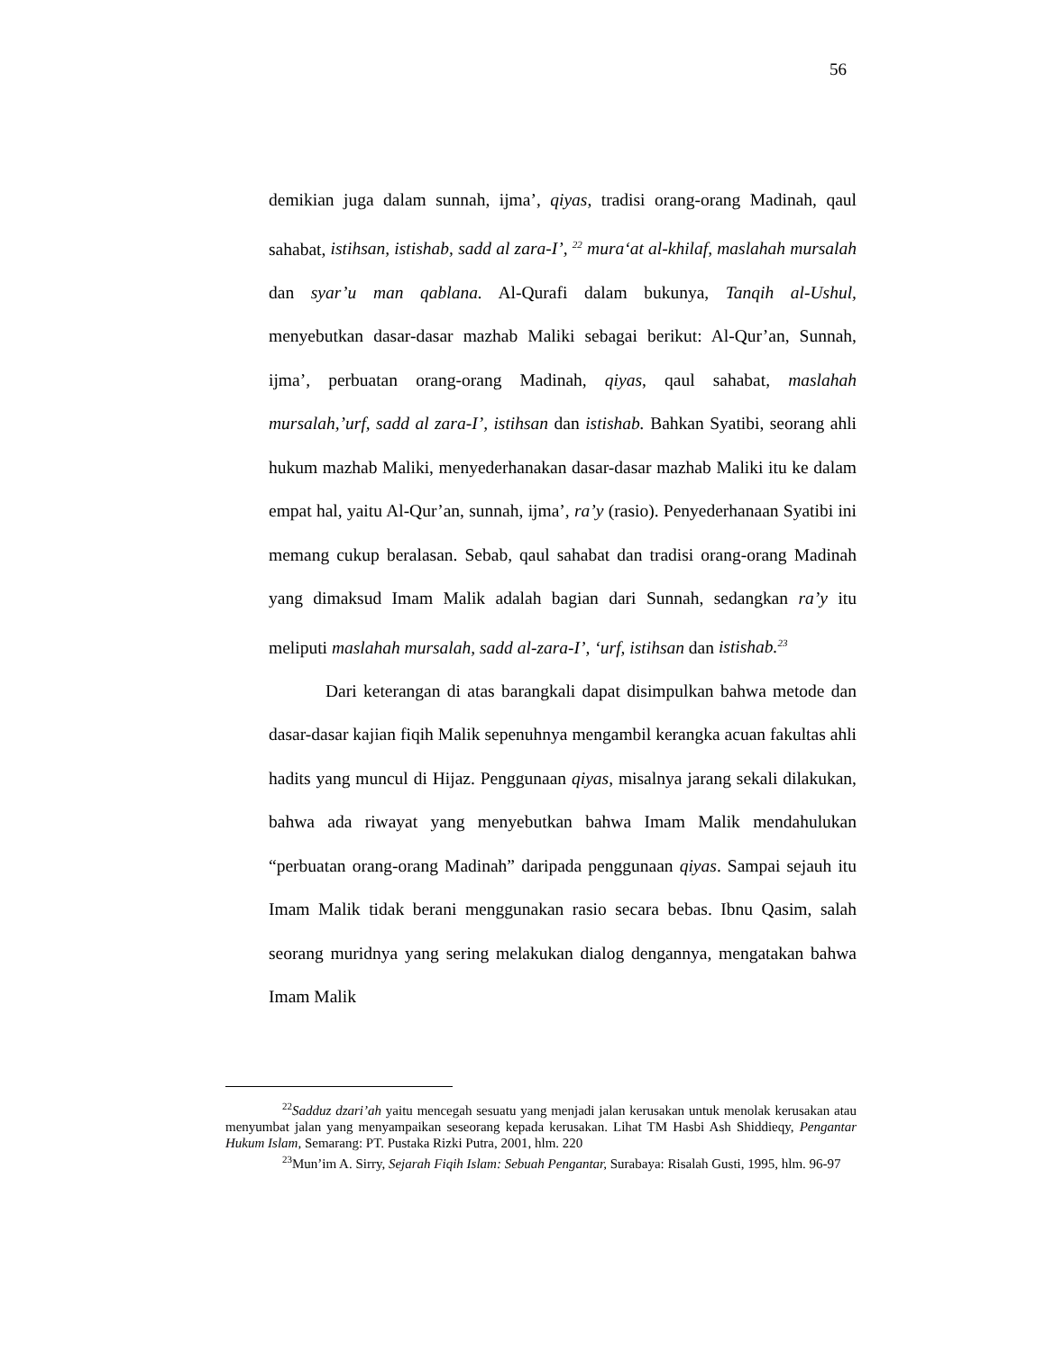56
demikian juga dalam sunnah, ijma’, qiyas, tradisi orang-orang Madinah, qaul sahabat, istihsan, istishab, sadd al zara-I’, <sup>22</sup> mura‘at al-khilaf, maslahah mursalah dan syar’u man qablana. Al-Qurafi dalam bukunya, Tanqih al-Ushul, menyebutkan dasar-dasar mazhab Maliki sebagai berikut: Al-Qur’an, Sunnah, ijma’, perbuatan orang-orang Madinah, qiyas, qaul sahabat, maslahah mursalah,’urf, sadd al zara-I’, istihsan dan istishab. Bahkan Syatibi, seorang ahli hukum mazhab Maliki, menyederhanakan dasar-dasar mazhab Maliki itu ke dalam empat hal, yaitu Al-Qur’an, sunnah, ijma’, ra’y (rasio). Penyederhanaan Syatibi ini memang cukup beralasan. Sebab, qaul sahabat dan tradisi orang-orang Madinah yang dimaksud Imam Malik adalah bagian dari Sunnah, sedangkan ra’y itu meliputi maslahah mursalah, sadd al-zara-I’, ‘urf, istihsan dan istishab.<sup>23</sup>
Dari keterangan di atas barangkali dapat disimpulkan bahwa metode dan dasar-dasar kajian fiqih Malik sepenuhnya mengambil kerangka acuan fakultas ahli hadits yang muncul di Hijaz. Penggunaan qiyas, misalnya jarang sekali dilakukan, bahwa ada riwayat yang menyebutkan bahwa Imam Malik mendahulukan “perbuatan orang-orang Madinah” daripada penggunaan qiyas. Sampai sejauh itu Imam Malik tidak berani menggunakan rasio secara bebas. Ibnu Qasim, salah seorang muridnya yang sering melakukan dialog dengannya, mengatakan bahwa Imam Malik
<sup>22</sup> Sadduz dzari’ah yaitu mencegah sesuatu yang menjadi jalan kerusakan untuk menolak kerusakan atau menyumbat jalan yang menyampaikan seseorang kepada kerusakan. Lihat TM Hasbi Ash Shiddieqy, Pengantar Hukum Islam, Semarang: PT. Pustaka Rizki Putra, 2001, hlm. 220
<sup>23</sup> Mun’im A. Sirry, Sejarah Fiqih Islam: Sebuah Pengantar, Surabaya: Risalah Gusti, 1995, hlm. 96-97